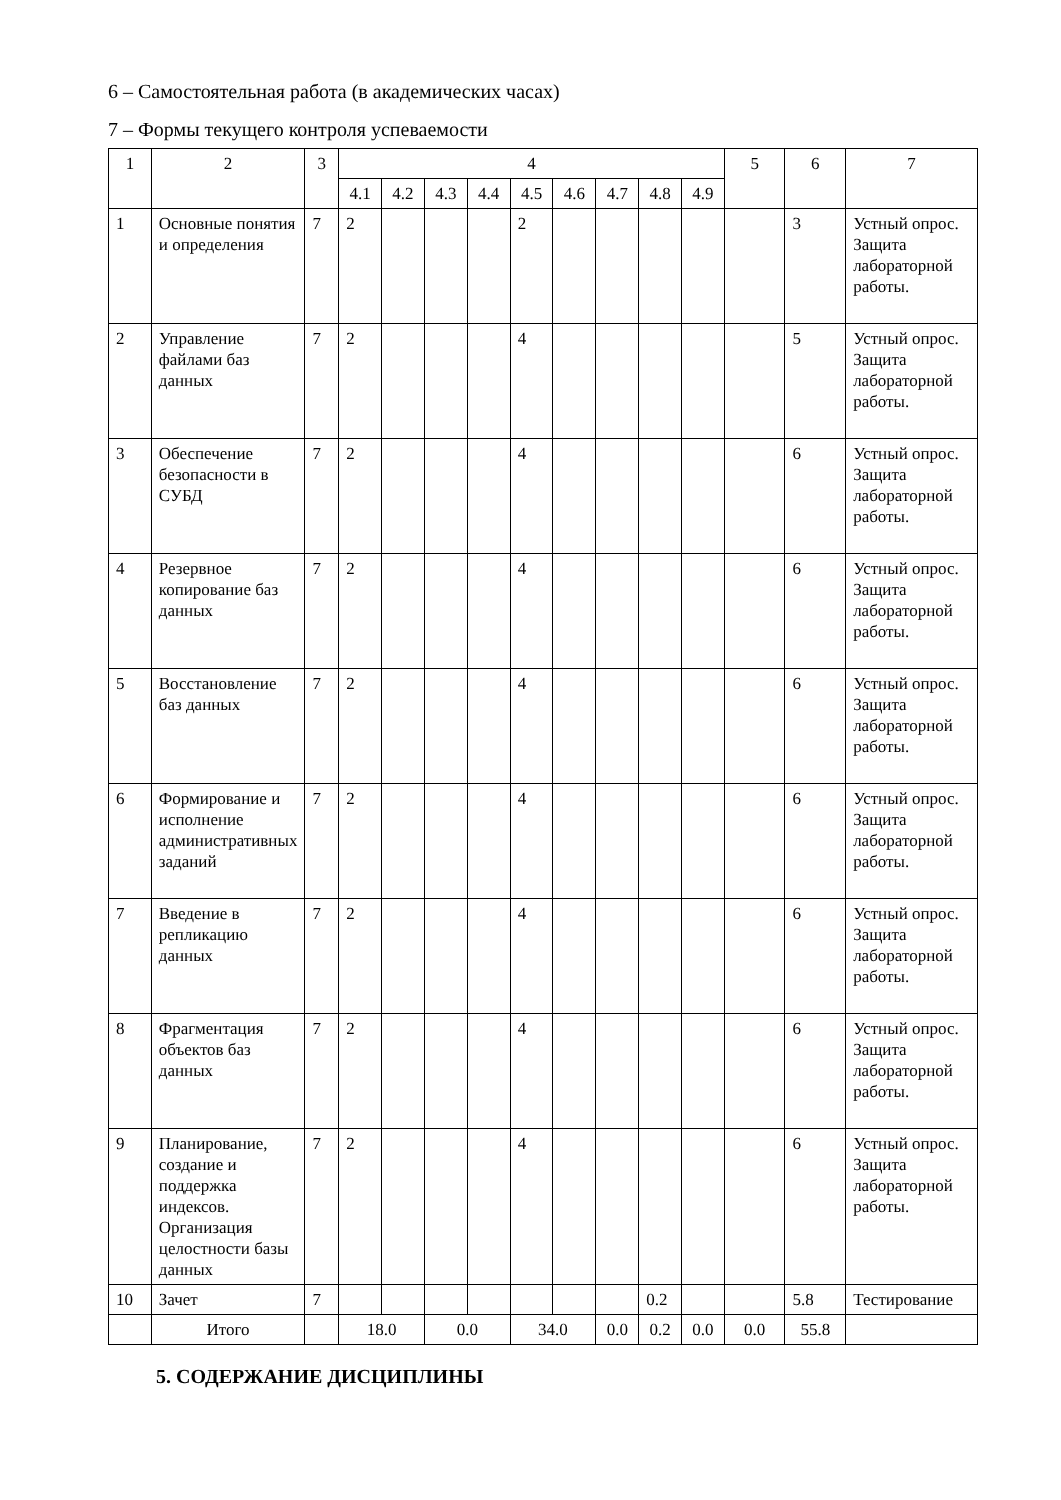6 – Самостоятельная работа (в академических часах)
7 – Формы текущего контроля успеваемости
| 1 | 2 | 3 | 4 | | | | | | | | | 5 | 6 | 7 |
| --- | --- | --- | --- | --- | --- | --- | --- | --- | --- | --- | --- | --- | --- | --- |
| | | | 4.1 | 4.2 | 4.3 | 4.4 | 4.5 | 4.6 | 4.7 | 4.8 | 4.9 | | | |
| 1 | Основные понятия и определения | 7 | 2 | | | | 2 | | | | | | 3 | Устный опрос. Защита лабораторной работы. |
| 2 | Управление файлами баз данных | 7 | 2 | | | | 4 | | | | | | 5 | Устный опрос. Защита лабораторной работы. |
| 3 | Обеспечение безопасности в СУБД | 7 | 2 | | | | 4 | | | | | | 6 | Устный опрос. Защита лабораторной работы. |
| 4 | Резервное копирование баз данных | 7 | 2 | | | | 4 | | | | | | 6 | Устный опрос. Защита лабораторной работы. |
| 5 | Восстановление баз данных | 7 | 2 | | | | 4 | | | | | | 6 | Устный опрос. Защита лабораторной работы. |
| 6 | Формирование и исполнение административных заданий | 7 | 2 | | | | 4 | | | | | | 6 | Устный опрос. Защита лабораторной работы. |
| 7 | Введение в репликацию данных | 7 | 2 | | | | 4 | | | | | | 6 | Устный опрос. Защита лабораторной работы. |
| 8 | Фрагментация объектов баз данных | 7 | 2 | | | | 4 | | | | | | 6 | Устный опрос. Защита лабораторной работы. |
| 9 | Планирование, создание и поддержка индексов. Организация целостности базы данных | 7 | 2 | | | | 4 | | | | | | 6 | Устный опрос. Защита лабораторной работы. |
| 10 | Зачет | 7 | | | | | | | | 0.2 | | | 5.8 | Тестирование |
| | Итого | | 18.0 | | 0.0 | | 34.0 | | 0.0 | 0.2 | 0.0 | 0.0 | 55.8 | |
5. СОДЕРЖАНИЕ ДИСЦИПЛИНЫ